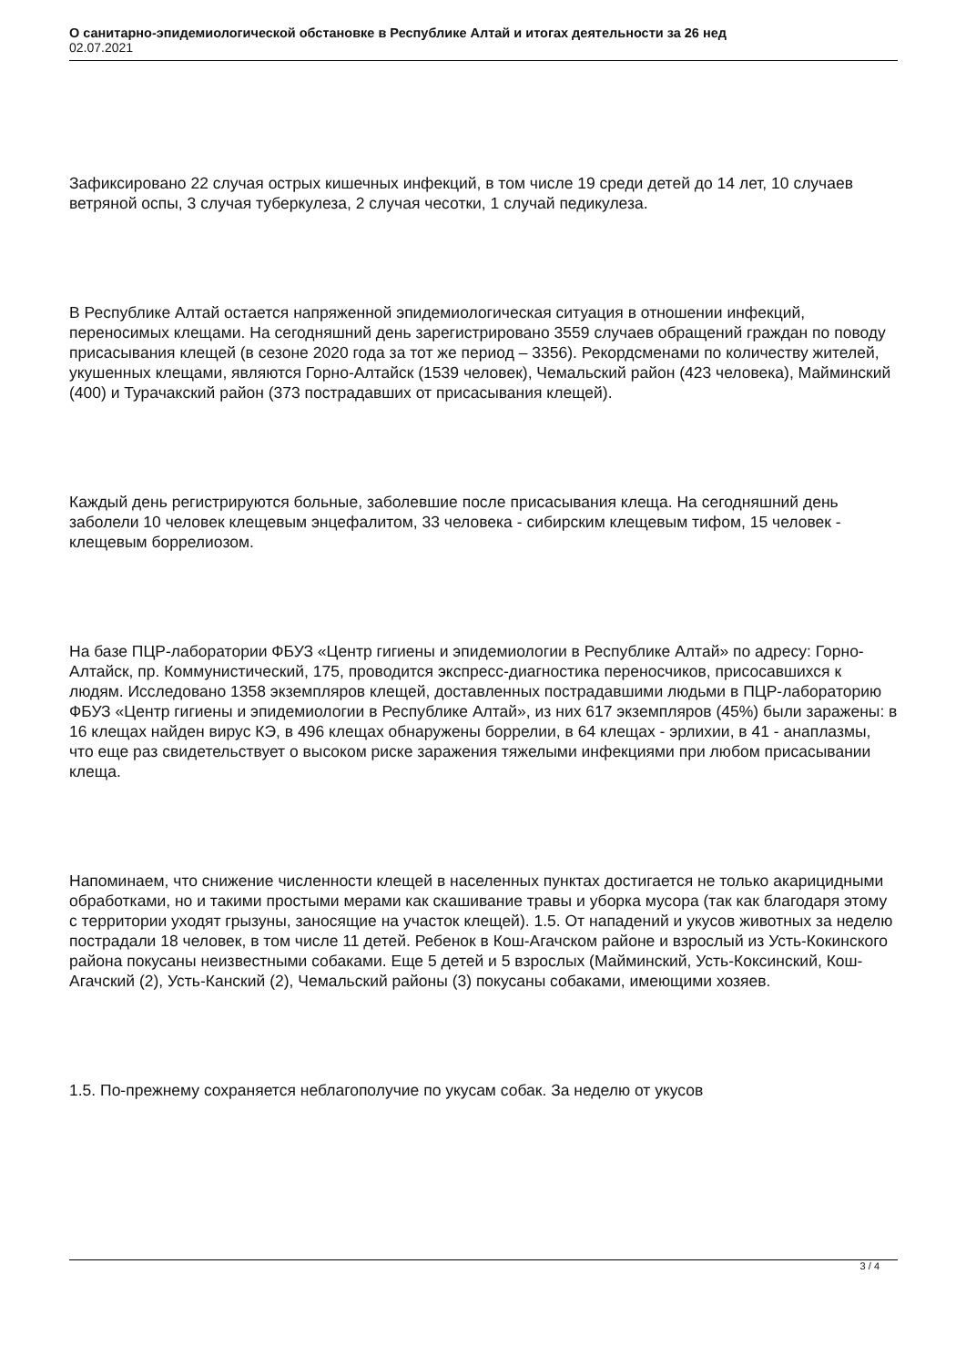О санитарно-эпидемиологической обстановке в Республике Алтай и итогах деятельности за 26 нед
02.07.2021
Зафиксировано 22 случая острых кишечных инфекций, в том числе 19 среди детей до 14 лет, 10 случаев ветряной оспы, 3 случая туберкулеза, 2 случая чесотки, 1 случай педикулеза.
В Республике Алтай остается напряженной эпидемиологическая ситуация в отношении инфекций, переносимых клещами. На сегодняшний день зарегистрировано 3559 случаев обращений граждан по поводу присасывания клещей (в сезоне 2020 года за тот же период – 3356). Рекордсменами по количеству жителей, укушенных клещами, являются Горно-Алтайск (1539 человек), Чемальский район (423 человека), Майминский (400) и Турачакский район (373 пострадавших от присасывания клещей).
Каждый день регистрируются больные, заболевшие после присасывания клеща. На сегодняшний день заболели 10 человек клещевым энцефалитом, 33 человека - сибирским клещевым тифом, 15 человек - клещевым боррелиозом.
На базе ПЦР-лаборатории ФБУЗ «Центр гигиены и эпидемиологии в Республике Алтай» по адресу: Горно-Алтайск, пр. Коммунистический, 175, проводится экспресс-диагностика переносчиков, присосавшихся к людям. Исследовано 1358 экземпляров клещей, доставленных пострадавшими людьми в ПЦР-лабораторию ФБУЗ «Центр гигиены и эпидемиологии в Республике Алтай», из них 617 экземпляров (45%) были заражены: в 16 клещах найден вирус КЭ, в 496 клещах обнаружены боррелии, в 64 клещах - эрлихии, в 41 - анаплазмы, что еще раз свидетельствует о высоком риске заражения тяжелыми инфекциями при любом присасывании клеща.
Напоминаем, что снижение численности клещей в населенных пунктах достигается не только акарицидными обработками, но и такими простыми мерами как скашивание травы и уборка мусора (так как благодаря этому с территории уходят грызуны, заносящие на участок клещей). 1.5. От нападений и укусов животных за неделю пострадали 18 человек, в том числе 11 детей. Ребенок в Кош-Агачском районе и взрослый из Усть-Кокинского района покусаны неизвестными собаками. Еще 5 детей и 5 взрослых (Майминский, Усть-Коксинский, Кош-Агачский (2), Усть-Канский (2), Чемальский районы (3) покусаны собаками, имеющими хозяев.
1.5. По-прежнему сохраняется неблагополучие по укусам собак. За неделю от укусов
3 / 4